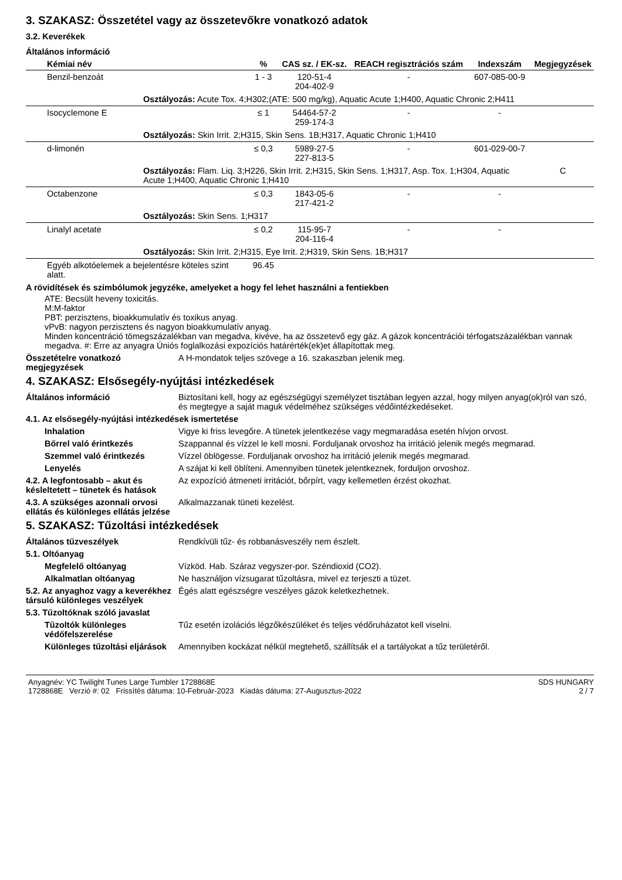3. SZAKASZ: Összetétel vagy az összetevőkre vonatkozó adatok
3.2. Keverékek
Általános információ
| Kémiai név | % | CAS sz. / EK-sz. | REACH regisztrációs szám | Indexszám | Megjegyzések |
| --- | --- | --- | --- | --- | --- |
| Benzil-benzoát | 1 - 3 | 120-51-4 204-402-9 | - | 607-085-00-9 | |
| Osztályozás: Acute Tox. 4;H302;(ATE: 500 mg/kg), Aquatic Acute 1;H400, Aquatic Chronic 2;H411 | | | | | |
| Isocyclemone E | ≤ 1 | 54464-57-2 259-174-3 | - | - | |
| Osztályozás: Skin Irrit. 2;H315, Skin Sens. 1B;H317, Aquatic Chronic 1;H410 | | | | | |
| d-limonén | ≤ 0,3 | 5989-27-5 227-813-5 | - | 601-029-00-7 | |
| Osztályozás: Flam. Liq. 3;H226, Skin Irrit. 2;H315, Skin Sens. 1;H317, Asp. Tox. 1;H304, Aquatic Acute 1;H400, Aquatic Chronic 1;H410 | | | | | C |
| Octabenzone | ≤ 0,3 | 1843-05-6 217-421-2 | - | - | |
| Osztályozás: Skin Sens. 1;H317 | | | | | |
| Linalyl acetate | ≤ 0,2 | 115-95-7 204-116-4 | - | - | |
| Osztályozás: Skin Irrit. 2;H315, Eye Irrit. 2;H319, Skin Sens. 1B;H317 | | | | | |
| Egyéb alkotóelemek a bejelentésre köteles szint alatt. | 96.45 | | | | |
A rövidítések és szimbólumok jegyzéke, amelyeket a hogy fel lehet használni a fentiekben
ATE: Becsült heveny toxicitás.
M:M-faktor
PBT: perzisztens, bioakkumulatív és toxikus anyag.
vPvB: nagyon perzisztens és nagyon bioakkumulatív anyag.
Minden koncentráció tömegszázalékban van megadva, kivéve, ha az összetevő egy gáz. A gázok koncentrációi térfogatszázalékban vannak megadva. #: Erre az anyagra Úniós foglalkozási expozíciós határérték(ek)et állapítottak meg.
Összetételre vonatkozó megjegyzések
A H-mondatok teljes szövege a 16. szakaszban jelenik meg.
4. SZAKASZ: Elsősegély-nyújtási intézkedések
Általános információ Biztosítani kell, hogy az egészségügyi személyzet tisztában legyen azzal, hogy milyen anyag(ok)ról van szó, és megtegye a saját maguk védelméhez szükséges védőintézkedéseket.
4.1. Az elsősegély-nyújtási intézkedések ismertetése
Inhalation Vigye ki friss levegőre. A tünetek jelentkezése vagy megmaradása esetén hívjon orvost.
Bőrrel való érintkezés Szappannal és vízzel le kell mosni. Forduljanak orvoshoz ha irritáció jelenik megés megmarad.
Szemmel való érintkezés Vízzel öblögesse. Forduljanak orvoshoz ha irritáció jelenik megés megmarad.
Lenyelés A szájat ki kell öblíteni. Amennyiben tünetek jelentkeznek, forduljon orvoshoz.
4.2. A legfontosabb – akut és késleltetett – tünetek és hatások
Az expozíció átmeneti irritációt, bőrpírt, vagy kellemetlen érzést okozhat.
4.3. A szükséges azonnali orvosi ellátás és különleges ellátás jelzése
Alkalmazzanak tüneti kezelést.
5. SZAKASZ: Tűzoltási intézkedések
Általános tűzveszélyek Rendkívüli tűz- és robbanásveszély nem észlelt.
5.1. Oltóanyag
Megfelelő oltóanyag Vízköd. Hab. Száraz vegyszer-por. Széndioxid (CO2).
Alkalmatlan oltóanyag Ne használjon vízsugarat tűzoltásra, mivel ez terjeszti a tüzet.
5.2. Az anyaghoz vagy a keverékhez társuló különleges veszélyek
Égés alatt egészségre veszélyes gázok keletkezhetnek.
5.3. Tűzoltóknak szóló javaslat
Tűzoltók különleges védőfelszerelése
Tűz esetén izolációs légzőkészüléket és teljes védőruházatot kell viselni.
Különleges tűzoltási eljárások
Amennyiben kockázat nélkül megtehető, szállítsák el a tartályokat a tűz területéről.
Anyagnév: YC Twilight Tunes Large Tumbler 1728868E
1728868E Verzió #: 02 Frissítés dátuma: 10-Február-2023 Kiadás dátuma: 27-Augusztus-2022
SDS HUNGARY
2 / 7